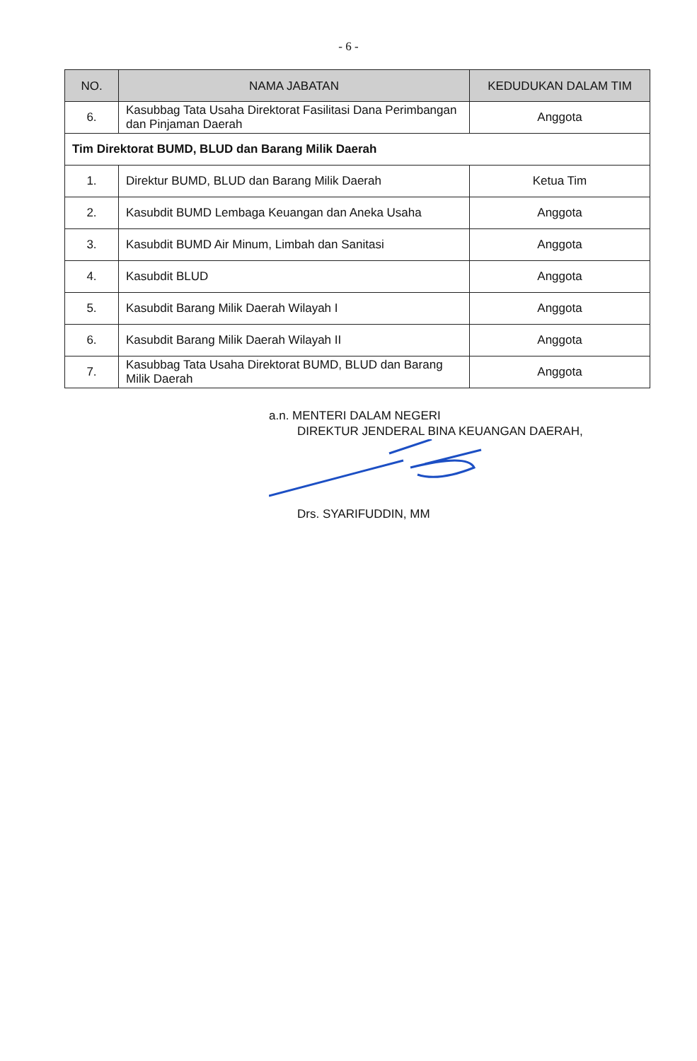- 6 -
| NO. | NAMA JABATAN | KEDUDUKAN DALAM TIM |
| --- | --- | --- |
| 6. | Kasubbag Tata Usaha Direktorat Fasilitasi Dana Perimbangan dan Pinjaman Daerah | Anggota |
| Tim Direktorat BUMD, BLUD dan Barang Milik Daerah | | |
| 1. | Direktur BUMD, BLUD dan Barang Milik Daerah | Ketua Tim |
| 2. | Kasubdit BUMD Lembaga Keuangan dan Aneka Usaha | Anggota |
| 3. | Kasubdit BUMD Air Minum, Limbah dan Sanitasi | Anggota |
| 4. | Kasubdit BLUD | Anggota |
| 5. | Kasubdit Barang Milik Daerah Wilayah I | Anggota |
| 6. | Kasubdit Barang Milik Daerah Wilayah II | Anggota |
| 7. | Kasubbag Tata Usaha Direktorat BUMD, BLUD dan Barang Milik Daerah | Anggota |
a.n. MENTERI DALAM NEGERI
DIREKTUR JENDERAL BINA KEUANGAN DAERAH,
Drs. SYARIFUDDIN, MM